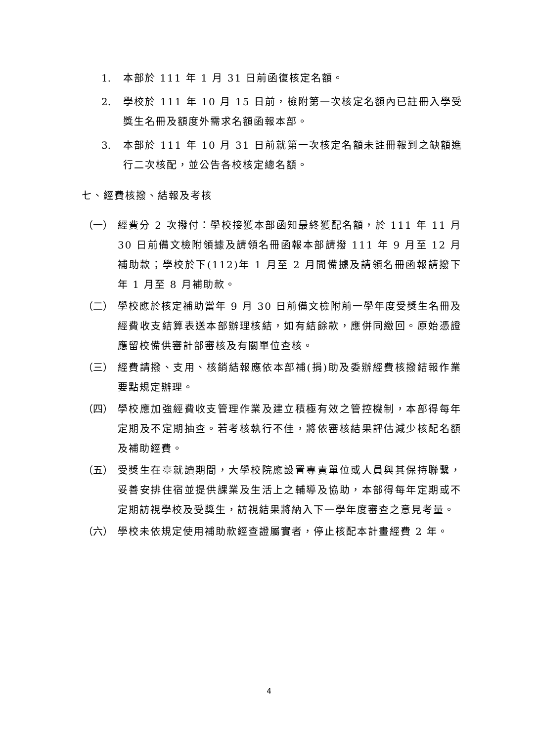1. 本部於 111 年 1 月 31 日前函復核定名額。
2. 學校於 111 年 10 月 15 日前，檢附第一次核定名額內已註冊入學受獎生名冊及額度外需求名額函報本部。
3. 本部於 111 年 10 月 31 日前就第一次核定名額未註冊報到之缺額進行二次核配，並公告各校核定總名額。
七、經費核撥、結報及考核
（一） 經費分 2 次撥付：學校接獲本部函知最終獲配名額，於 111 年 11 月 30 日前備文檢附領據及請領名冊函報本部請撥 111 年 9 月至 12 月補助款；學校於下(112)年 1 月至 2 月間備據及請領名冊函報請撥下年 1 月至 8 月補助款。
（二） 學校應於核定補助當年 9 月 30 日前備文檢附前一學年度受獎生名冊及經費收支結算表送本部辦理核結，如有結餘款，應併同繳回。原始憑證應留校備供審計部審核及有關單位查核。
（三） 經費請撥、支用、核銷結報應依本部補(捐)助及委辦經費核撥結報作業要點規定辦理。
（四） 學校應加強經費收支管理作業及建立積極有效之管控機制，本部得每年定期及不定期抽查。若考核執行不佳，將依審核結果評估減少核配名額及補助經費。
（五） 受獎生在臺就讀期間，大學校院應設置專責單位或人員與其保持聯繫，妥善安排住宿並提供課業及生活上之輔導及協助，本部得每年定期或不定期訪視學校及受獎生，訪視結果將納入下一學年度審查之意見考量。
（六） 學校未依規定使用補助款經查證屬實者，停止核配本計畫經費 2 年。
4